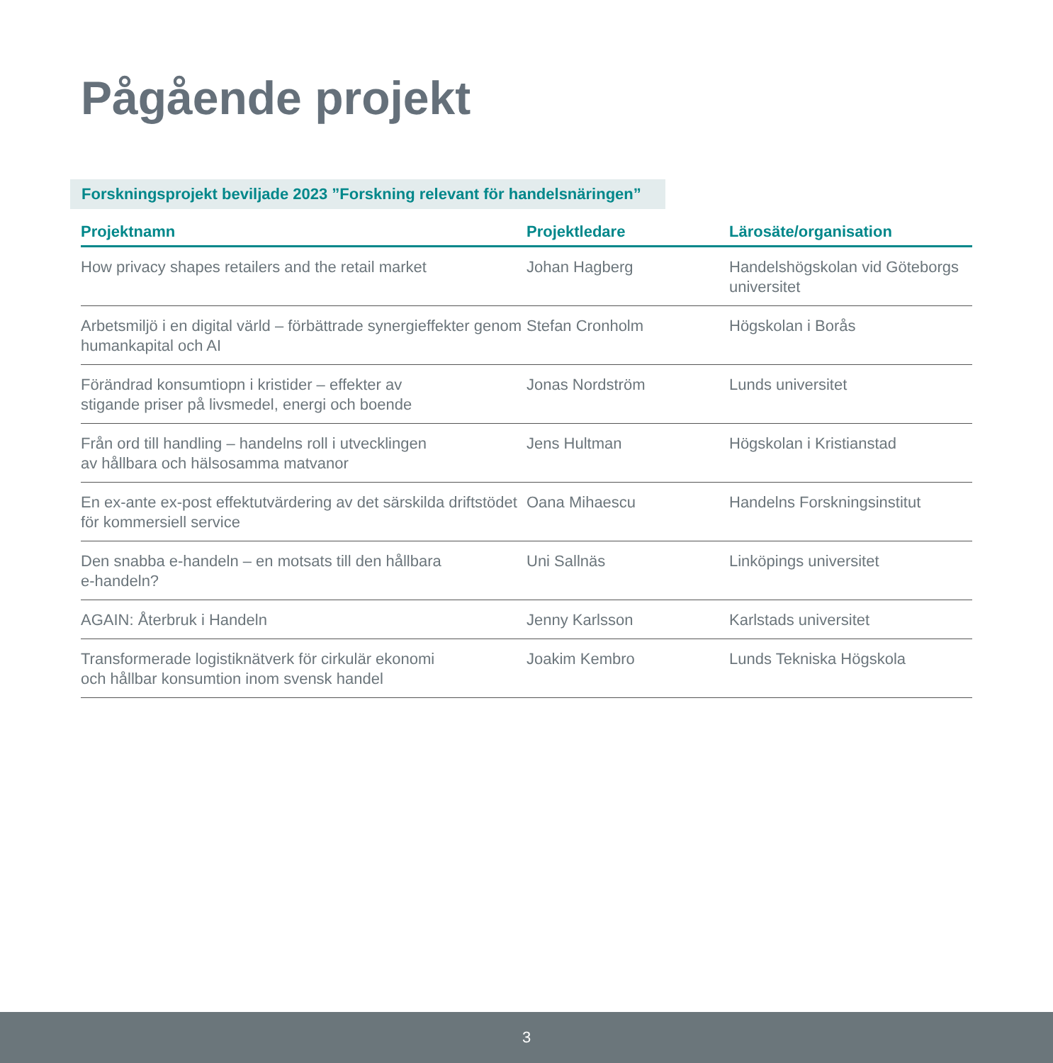Pågående projekt
Forskningsprojekt beviljade 2023 ”Forskning relevant för handelsnäringen”
| Projektnamn | Projektledare | Lärosäte/organisation |
| --- | --- | --- |
| How privacy shapes retailers and the retail market | Johan Hagberg | Handelshögskolan vid Göteborgs universitet |
| Arbetsmiljö i en digital värld – förbättrade synergieffekter genom humankapital och AI | Stefan Cronholm | Högskolan i Borås |
| Förändrad konsumtiopn i kristider – effekter av stigande priser på livsmedel, energi och boende | Jonas Nordström | Lunds universitet |
| Från ord till handling – handelns roll i utvecklingen av hållbara och hälsosamma matvanor | Jens Hultman | Högskolan i Kristianstad |
| En ex-ante ex-post effektutvärdering av det särskilda driftstödet för kommersiell service | Oana Mihaescu | Handelns Forskningsinstitut |
| Den snabba e-handeln – en motsats till den hållbara e-handeln? | Uni Sallnäs | Linköpings universitet |
| AGAIN: Återbruk i Handeln | Jenny Karlsson | Karlstads universitet |
| Transformerade logistiknätverk för cirkulär ekonomi och hållbar konsumtion inom svensk handel | Joakim Kembro | Lunds Tekniska Högskola |
3